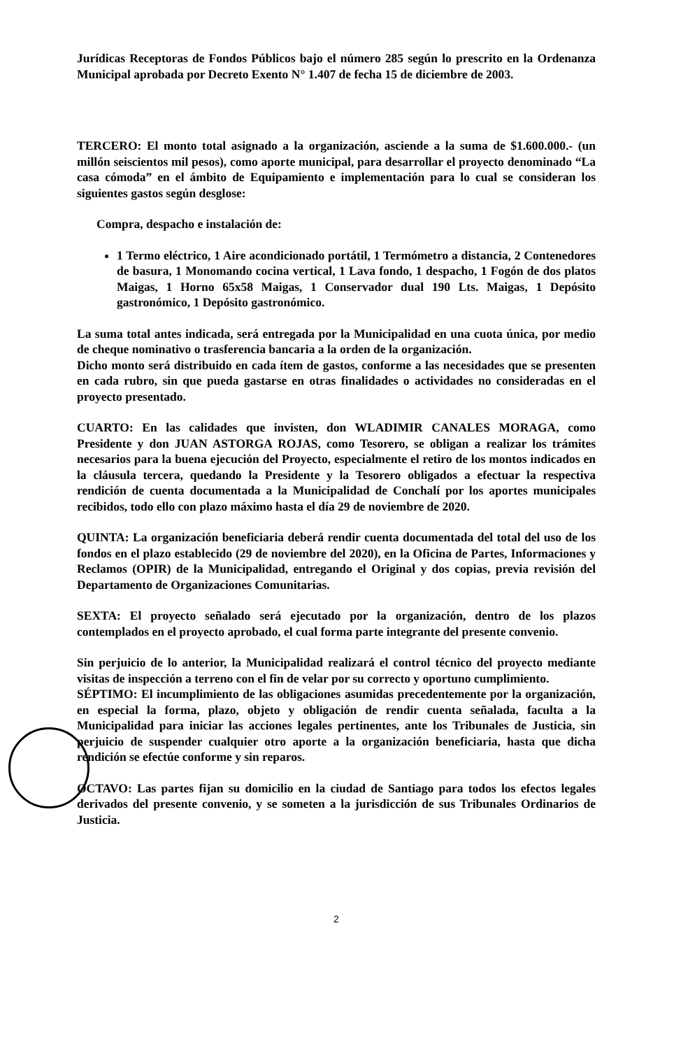Jurídicas Receptoras de Fondos Públicos bajo el número 285 según lo prescrito en la Ordenanza Municipal aprobada por Decreto Exento N° 1.407 de fecha 15 de diciembre de 2003.
TERCERO: El monto total asignado a la organización, asciende a la suma de $1.600.000.- (un millón seiscientos mil pesos), como aporte municipal, para desarrollar el proyecto denominado “La casa cómoda” en el ámbito de Equipamiento e implementación para lo cual se consideran los siguientes gastos según desglose:
Compra, despacho e instalación de:
1 Termo eléctrico, 1 Aire acondicionado portátil, 1 Termómetro a distancia, 2 Contenedores de basura, 1 Monomando cocina vertical, 1 Lava fondo, 1 despacho, 1 Fogón de dos platos Maigas, 1 Horno 65x58 Maigas, 1 Conservador dual 190 Lts. Maigas, 1 Depósito gastronómico, 1 Depósito gastronómico.
La suma total antes indicada, será entregada por la Municipalidad en una cuota única, por medio de cheque nominativo o trasferencia bancaria a la orden de la organización.
Dicho monto será distribuido en cada ítem de gastos, conforme a las necesidades que se presenten en cada rubro, sin que pueda gastarse en otras finalidades o actividades no consideradas en el proyecto presentado.
CUARTO: En las calidades que invisten, don WLADIMIR CANALES MORAGA, como Presidente y don JUAN ASTORGA ROJAS, como Tesorero, se obligan a realizar los trámites necesarios para la buena ejecución del Proyecto, especialmente el retiro de los montos indicados en la cláusula tercera, quedando la Presidente y la Tesorero obligados a efectuar la respectiva rendición de cuenta documentada a la Municipalidad de Conchalí por los aportes municipales recibidos, todo ello con plazo máximo hasta el día 29 de noviembre de 2020.
QUINTA: La organización beneficiaria deberá rendir cuenta documentada del total del uso de los fondos en el plazo establecido (29 de noviembre del 2020), en la Oficina de Partes, Informaciones y Reclamos (OPIR) de la Municipalidad, entregando el Original y dos copias, previa revisión del Departamento de Organizaciones Comunitarias.
SEXTA: El proyecto señalado será ejecutado por la organización, dentro de los plazos contemplados en el proyecto aprobado, el cual forma parte integrante del presente convenio.
Sin perjuicio de lo anterior, la Municipalidad realizará el control técnico del proyecto mediante visitas de inspección a terreno con el fin de velar por su correcto y oportuno cumplimiento.
SÉPTIMO: El incumplimiento de las obligaciones asumidas precedentemente por la organización, en especial la forma, plazo, objeto y obligación de rendir cuenta señalada, faculta a la Municipalidad para iniciar las acciones legales pertinentes, ante los Tribunales de Justicia, sin perjuicio de suspender cualquier otro aporte a la organización beneficiaria, hasta que dicha rendición se efectúe conforme y sin reparos.
OCTAVO: Las partes fijan su domicilio en la ciudad de Santiago para todos los efectos legales derivados del presente convenio, y se someten a la jurisdicción de sus Tribunales Ordinarios de Justicia.
2